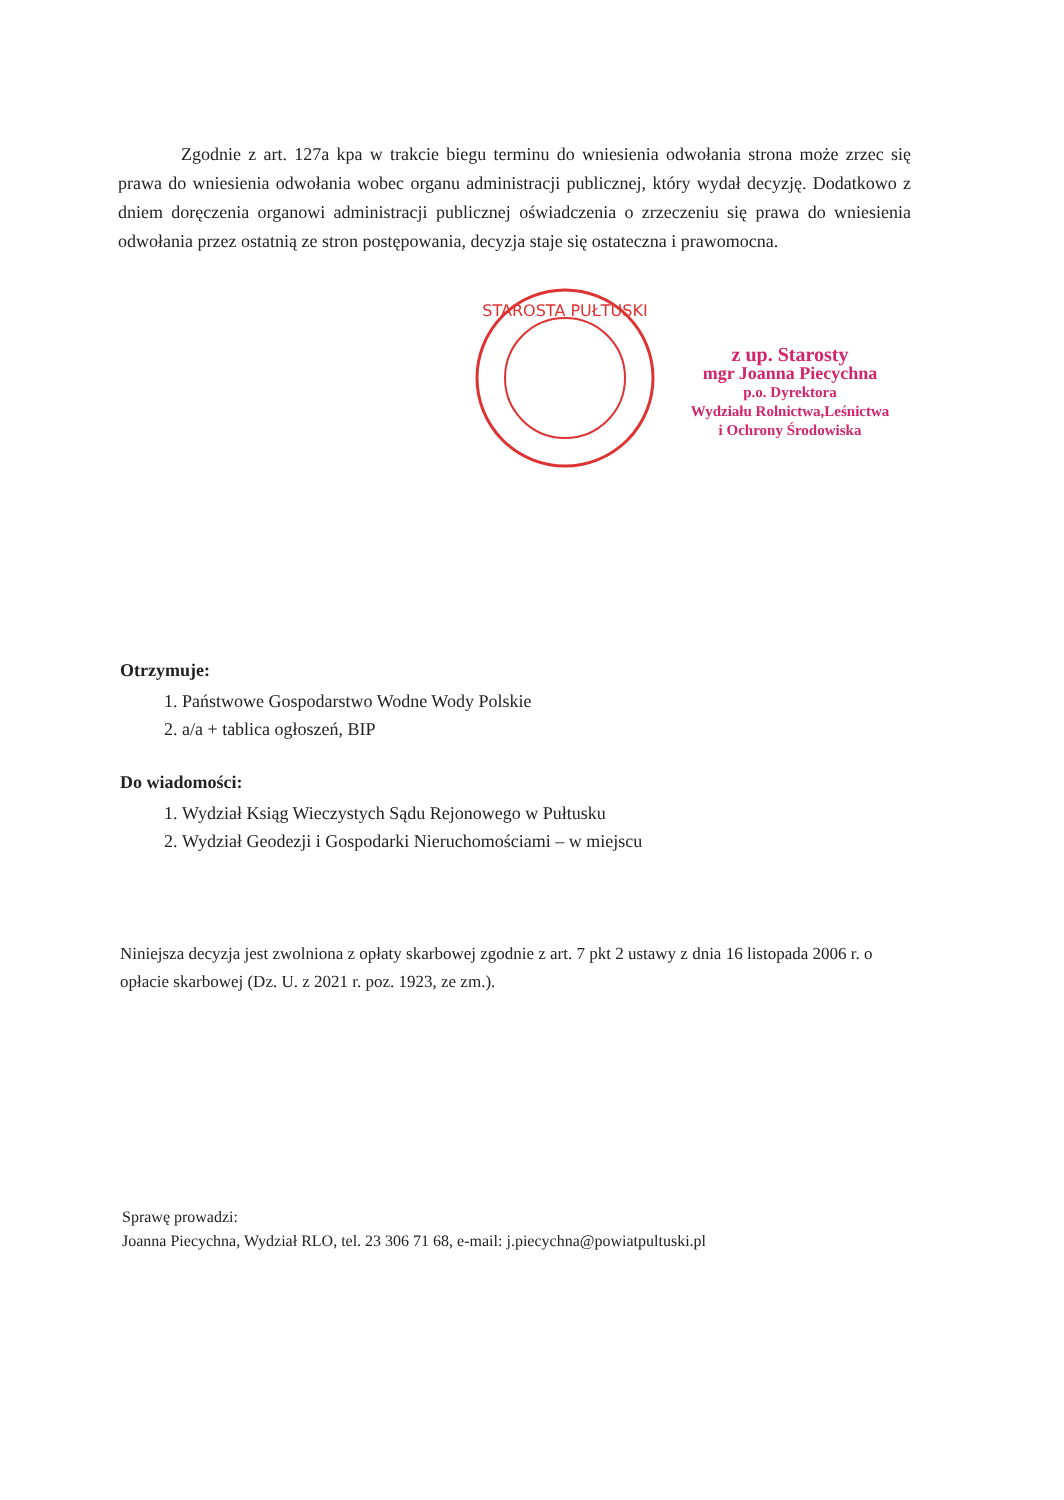Zgodnie z art. 127a kpa w trakcie biegu terminu do wniesienia odwołania strona może zrzec się prawa do wniesienia odwołania wobec organu administracji publicznej, który wydał decyzję. Dodatkowo z dniem doręczenia organowi administracji publicznej oświadczenia o zrzeczeniu się prawa do wniesienia odwołania przez ostatnią ze stron postępowania, decyzja staje się ostateczna i prawomocna.
STAROSTA PUŁTUSKI
z up. Starosty
mgr Joanna Piecychna
p.o. Dyrektora
Wydziału Rolnictwa,Leśnictwa
i Ochrony Środowiska
Otrzymuje:
1. Państwowe Gospodarstwo Wodne Wody Polskie
2. a/a + tablica ogłoszeń, BIP
Do wiadomości:
1. Wydział Ksiąg Wieczystych Sądu Rejonowego w Pułtusku
2. Wydział Geodezji i Gospodarki Nieruchomościami – w miejscu
Niniejsza decyzja jest zwolniona z opłaty skarbowej zgodnie z art. 7 pkt 2 ustawy z dnia 16 listopada 2006 r. o opłacie skarbowej (Dz. U. z 2021 r. poz. 1923, ze zm.).
Sprawę prowadzi:
Joanna Piecychna, Wydział RLO, tel. 23 306 71 68, e-mail: j.piecychna@powiatpultuski.pl